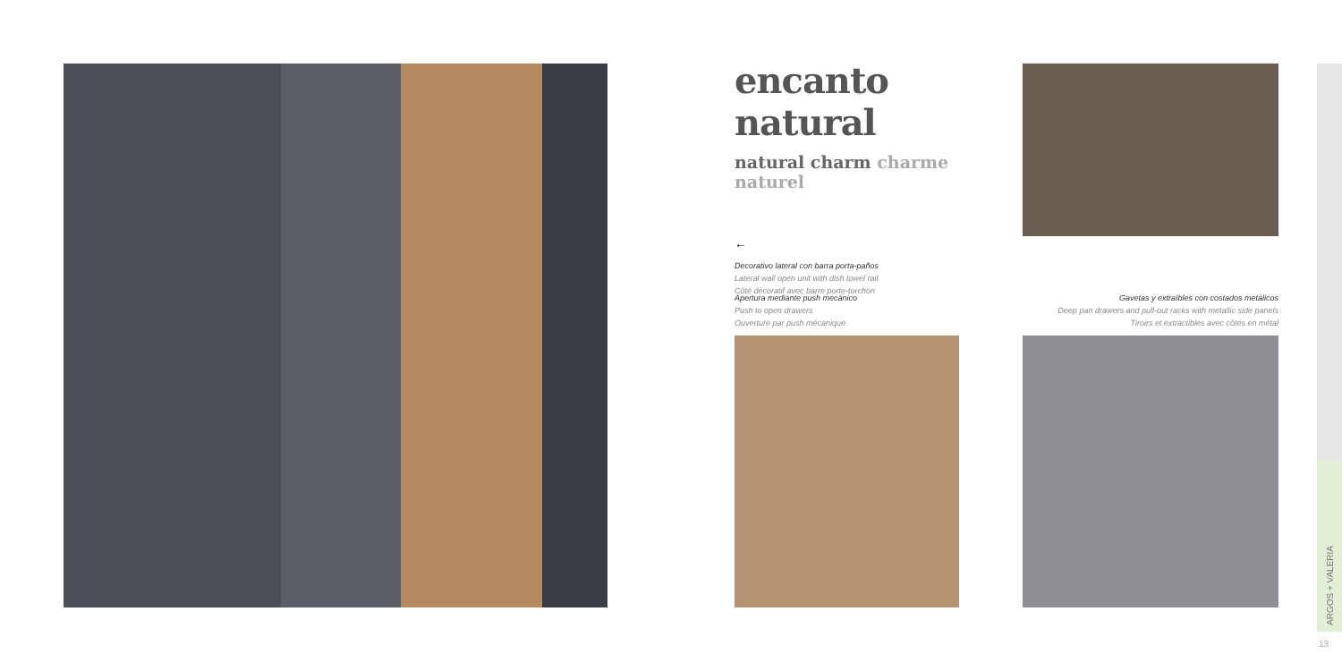encanto natural
natural charm charme naturel
←
Decorativo lateral con barra porta-paños
Lateral wall open unit with dish towel rail
Côté décoratif avec barre porte-torchon
Apertura mediante push mecánico
Push to open drawers
Ouverture par push mécanique
Gavetas y extraíbles con costados metálicos
Deep pan drawers and pull-out racks with metallic side panels
Tiroirs et extractibles avec côtés en métal
ARGOS + VALERIA
13